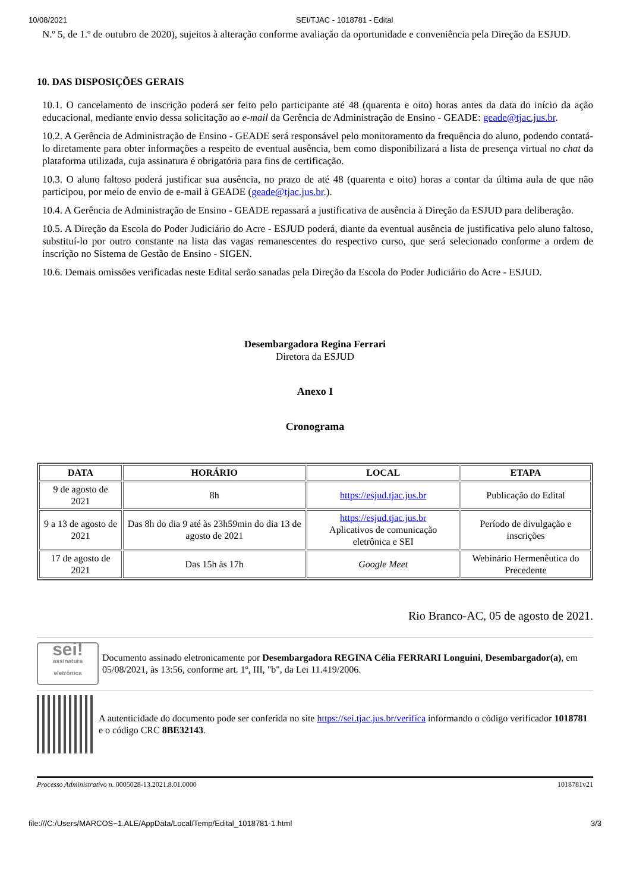10/08/2021 SEI/TJAC - 1018781 - Edital
N.º 5, de 1.º de outubro de 2020), sujeitos à alteração conforme avaliação da oportunidade e conveniência pela Direção da ESJUD.
10. DAS DISPOSIÇÕES GERAIS
10.1. O cancelamento de inscrição poderá ser feito pelo participante até 48 (quarenta e oito) horas antes da data do início da ação educacional, mediante envio dessa solicitação ao e-mail da Gerência de Administração de Ensino - GEADE: geade@tjac.jus.br.
10.2. A Gerência de Administração de Ensino - GEADE será responsável pelo monitoramento da frequência do aluno, podendo contatá-lo diretamente para obter informações a respeito de eventual ausência, bem como disponibilizará a lista de presença virtual no chat da plataforma utilizada, cuja assinatura é obrigatória para fins de certificação.
10.3. O aluno faltoso poderá justificar sua ausência, no prazo de até 48 (quarenta e oito) horas a contar da última aula de que não participou, por meio de envio de e-mail à GEADE (geade@tjac.jus.br.).
10.4. A Gerência de Administração de Ensino - GEADE repassará a justificativa de ausência à Direção da ESJUD para deliberação.
10.5. A Direção da Escola do Poder Judiciário do Acre - ESJUD poderá, diante da eventual ausência de justificativa pelo aluno faltoso, substituí-lo por outro constante na lista das vagas remanescentes do respectivo curso, que será selecionado conforme a ordem de inscrição no Sistema de Gestão de Ensino - SIGEN.
10.6. Demais omissões verificadas neste Edital serão sanadas pela Direção da Escola do Poder Judiciário do Acre - ESJUD.
Desembargadora Regina Ferrari
Diretora da ESJUD
Anexo I
Cronograma
| DATA | HORÁRIO | LOCAL | ETAPA |
| --- | --- | --- | --- |
| 9 de agosto de 2021 | 8h | https://esjud.tjac.jus.br | Publicação do Edital |
| 9 a 13 de agosto de 2021 | Das 8h do dia 9 até às 23h59min do dia 13 de agosto de 2021 | https://esjud.tjac.jus.br Aplicativos de comunicação eletrônica e SEI | Período de divulgação e inscrições |
| 17 de agosto de 2021 | Das 15h às 17h | Google Meet | Webinário Hermenêutica do Precedente |
Rio Branco-AC, 05 de agosto de 2021.
sei!
assinatura eletrônica
Documento assinado eletronicamente por Desembargadora REGINA Célia FERRARI Longuini, Desembargador(a), em 05/08/2021, às 13:56, conforme art. 1º, III, "b", da Lei 11.419/2006.
A autenticidade do documento pode ser conferida no site https://sei.tjac.jus.br/verifica informando o código verificador 1018781 e o código CRC 8BE32143.
Processo Administrativo n. 0005028-13.2021.8.01.0000 1018781v21
file:///C:/Users/MARCOS~1.ALE/AppData/Local/Temp/Edital_1018781-1.html 3/3